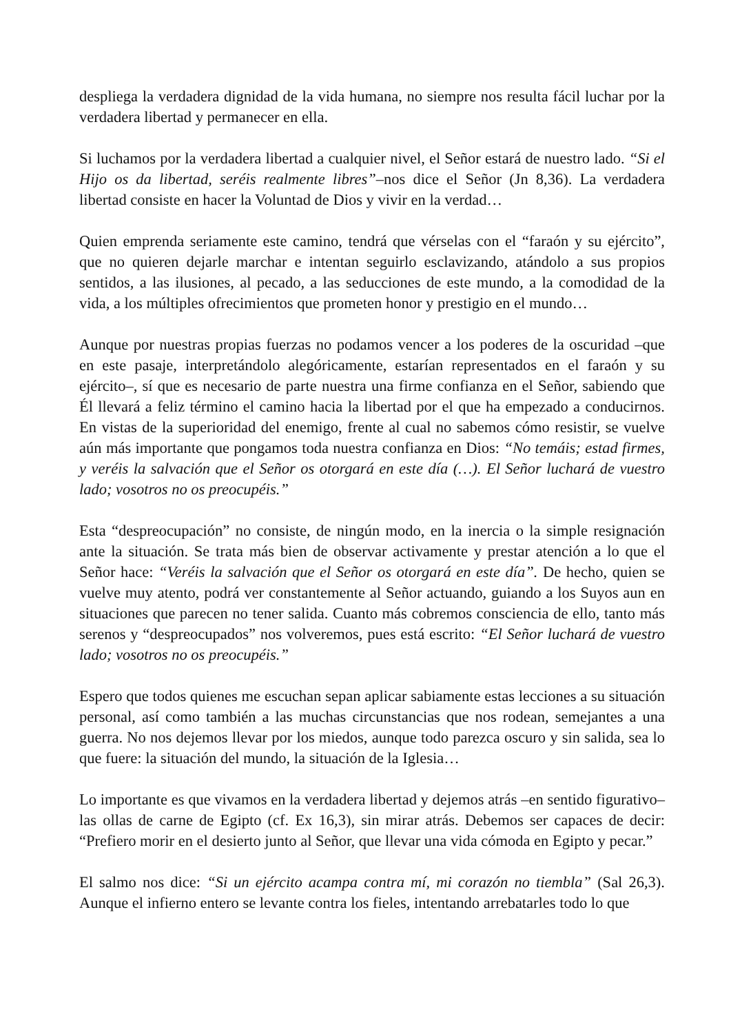despliega la verdadera dignidad de la vida humana, no siempre nos resulta fácil luchar por la verdadera libertad y permanecer en ella.
Si luchamos por la verdadera libertad a cualquier nivel, el Señor estará de nuestro lado. “Si el Hijo os da libertad, seréis realmente libres”–nos dice el Señor (Jn 8,36). La verdadera libertad consiste en hacer la Voluntad de Dios y vivir en la verdad…
Quien emprenda seriamente este camino, tendrá que vérselas con el “faraón y su ejército”, que no quieren dejarle marchar e intentan seguirlo esclavizando, atándolo a sus propios sentidos, a las ilusiones, al pecado, a las seducciones de este mundo, a la comodidad de la vida, a los múltiples ofrecimientos que prometen honor y prestigio en el mundo…
Aunque por nuestras propias fuerzas no podamos vencer a los poderes de la oscuridad –que en este pasaje, interpretándolo alegóricamente, estarían representados en el faraón y su ejército–, sí que es necesario de parte nuestra una firme confianza en el Señor, sabiendo que Él llevará a feliz término el camino hacia la libertad por el que ha empezado a conducirnos. En vistas de la superioridad del enemigo, frente al cual no sabemos cómo resistir, se vuelve aún más importante que pongamos toda nuestra confianza en Dios: “No temáis; estad firmes, y veréis la salvación que el Señor os otorgará en este día (…). El Señor luchará de vuestro lado; vosotros no os preocupéis.”
Esta “despreocupación” no consiste, de ningún modo, en la inercia o la simple resignación ante la situación. Se trata más bien de observar activamente y prestar atención a lo que el Señor hace: “Veréis la salvación que el Señor os otorgará en este día”. De hecho, quien se vuelve muy atento, podrá ver constantemente al Señor actuando, guiando a los Suyos aun en situaciones que parecen no tener salida. Cuanto más cobremos consciencia de ello, tanto más serenos y “despreocupados” nos volveremos, pues está escrito: “El Señor luchará de vuestro lado; vosotros no os preocupéis.”
Espero que todos quienes me escuchan sepan aplicar sabiamente estas lecciones a su situación personal, así como también a las muchas circunstancias que nos rodean, semejantes a una guerra. No nos dejemos llevar por los miedos, aunque todo parezca oscuro y sin salida, sea lo que fuere: la situación del mundo, la situación de la Iglesia…
Lo importante es que vivamos en la verdadera libertad y dejemos atrás –en sentido figurativo– las ollas de carne de Egipto (cf. Ex 16,3), sin mirar atrás. Debemos ser capaces de decir: “Prefiero morir en el desierto junto al Señor, que llevar una vida cómoda en Egipto y pecar.”
El salmo nos dice: “Si un ejército acampa contra mí, mi corazón no tiembla” (Sal 26,3). Aunque el infierno entero se levante contra los fieles, intentando arrebatarles todo lo que